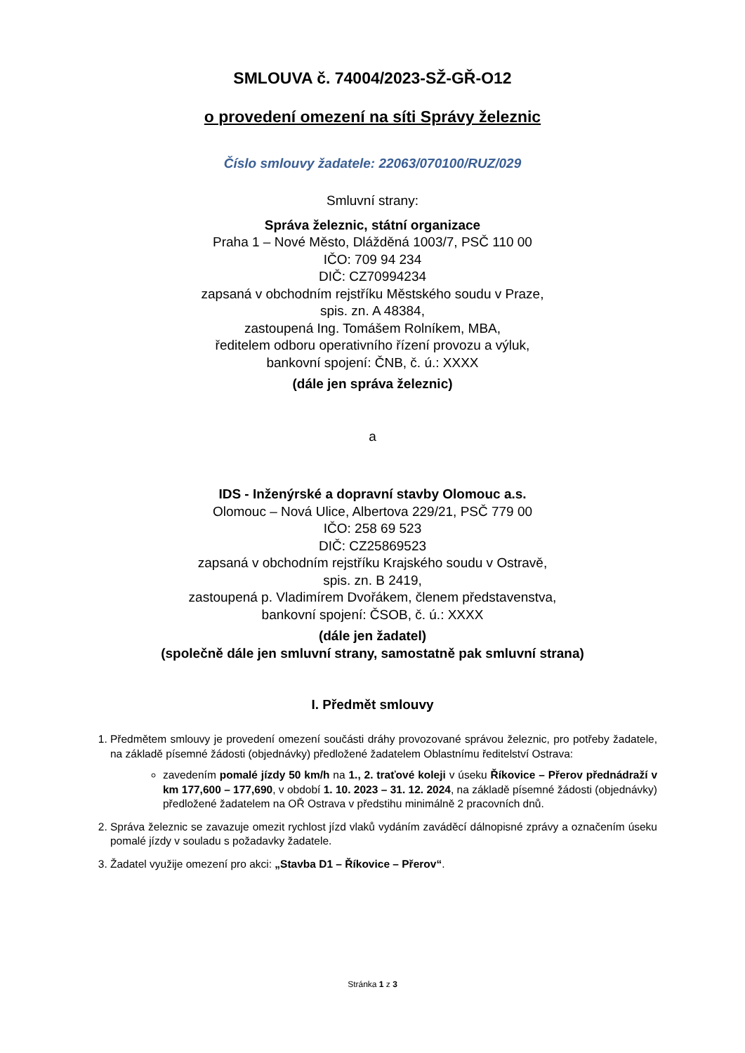SMLOUVA č. 74004/2023-SŽ-GŘ-O12
o provedení omezení na síti Správy železnic
Číslo smlouvy žadatele: 22063/070100/RUZ/029
Smluvní strany:
Správa železnic, státní organizace
Praha 1 – Nové Město, Dlážděná 1003/7, PSČ 110 00
IČO: 709 94 234
DIČ: CZ70994234
zapsaná v obchodním rejstříku Městského soudu v Praze,
spis. zn. A 48384,
zastoupená Ing. Tomášem Rolníkem, MBA,
ředitelem odboru operativního řízení provozu a výluk,
bankovní spojení: ČNB, č. ú.: XXXX
(dále jen správa železnic)
a
IDS - Inženýrské a dopravní stavby Olomouc a.s.
Olomouc – Nová Ulice, Albertova 229/21, PSČ 779 00
IČO: 258 69 523
DIČ: CZ25869523
zapsaná v obchodním rejstříku Krajského soudu v Ostravě,
spis. zn. B 2419,
zastoupená p. Vladimírem Dvořákem, členem představenstva,
bankovní spojení: ČSOB, č. ú.: XXXX
(dále jen žadatel)
(společně dále jen smluvní strany, samostatně pak smluvní strana)
I. Předmět smlouvy
1. Předmětem smlouvy je provedení omezení součásti dráhy provozované správou železnic, pro potřeby žadatele, na základě písemné žádosti (objednávky) předložené žadatelem Oblastnímu ředitelství Ostrava:
zavedením pomalé jízdy 50 km/h na 1., 2. traťové koleji v úseku Říkovice – Přerov přednádraží v km 177,600 – 177,690, v období 1. 10. 2023 – 31. 12. 2024, na základě písemné žádosti (objednávky) předložené žadatelem na OŘ Ostrava v předstihu minimálně 2 pracovních dnů.
2. Správa železnic se zavazuje omezit rychlost jízd vlaků vydáním zaváděcí dálnopisné zprávy a označením úseku pomalé jízdy v souladu s požadavky žadatele.
3. Žadatel využije omezení pro akci: „Stavba D1 – Říkovice – Přerov“.
Stránka 1 z 3